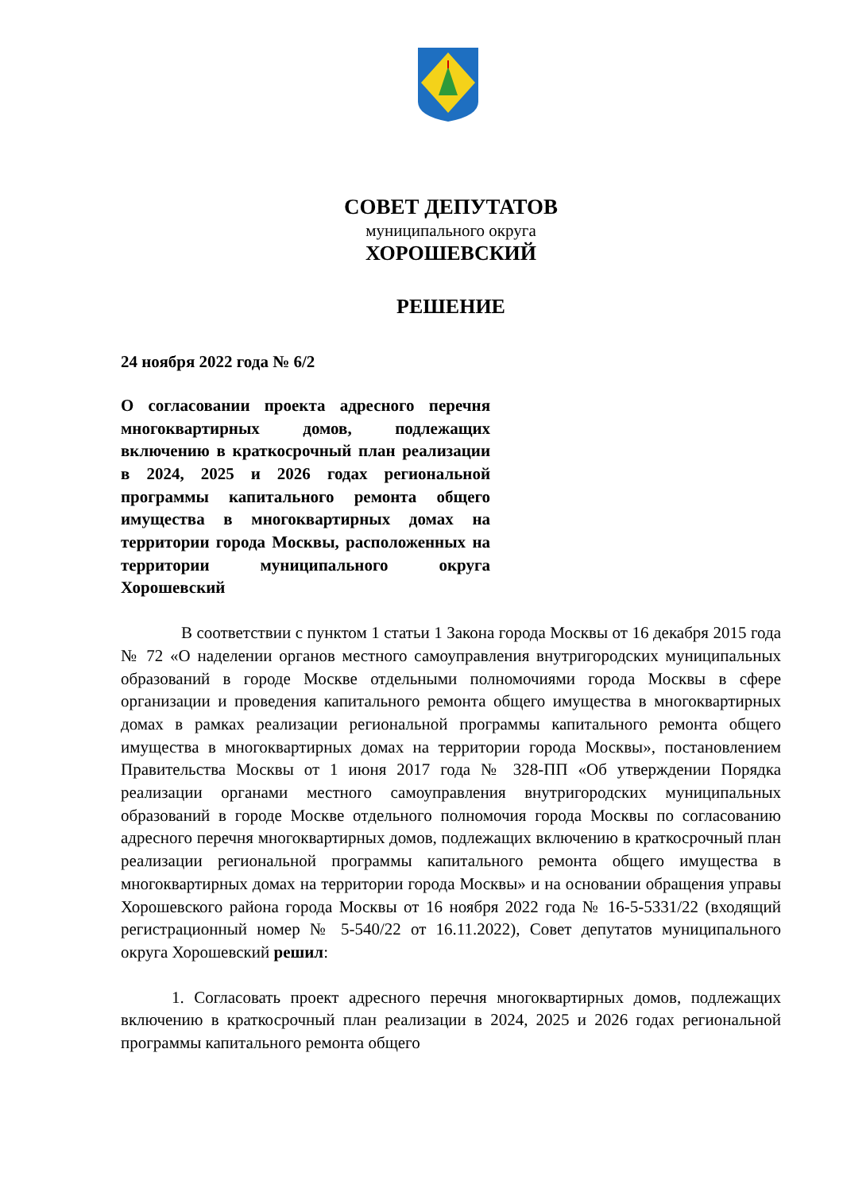СОВЕТ ДЕПУТАТОВ
муниципального округа
ХОРОШЕВСКИЙ
РЕШЕНИЕ
24 ноября 2022 года № 6/2
О согласовании проекта адресного перечня многоквартирных домов, подлежащих включению в краткосрочный план реализации в 2024, 2025 и 2026 годах региональной программы капитального ремонта общего имущества в многоквартирных домах на территории города Москвы, расположенных на территории муниципального округа Хорошевский
В соответствии с пунктом 1 статьи 1 Закона города Москвы от 16 декабря 2015 года № 72 «О наделении органов местного самоуправления внутригородских муниципальных образований в городе Москве отдельными полномочиями города Москвы в сфере организации и проведения капитального ремонта общего имущества в многоквартирных домах в рамках реализации региональной программы капитального ремонта общего имущества в многоквартирных домах на территории города Москвы», постановлением Правительства Москвы от 1 июня 2017 года № 328-ПП «Об утверждении Порядка реализации органами местного самоуправления внутригородских муниципальных образований в городе Москве отдельного полномочия города Москвы по согласованию адресного перечня многоквартирных домов, подлежащих включению в краткосрочный план реализации региональной программы капитального ремонта общего имущества в многоквартирных домах на территории города Москвы» и на основании обращения управы Хорошевского района города Москвы от 16 ноября 2022 года № 16-5-5331/22 (входящий регистрационный номер № 5-540/22 от 16.11.2022), Совет депутатов муниципального округа Хорошевский решил:
1. Согласовать проект адресного перечня многоквартирных домов, подлежащих включению в краткосрочный план реализации в 2024, 2025 и 2026 годах региональной программы капитального ремонта общего